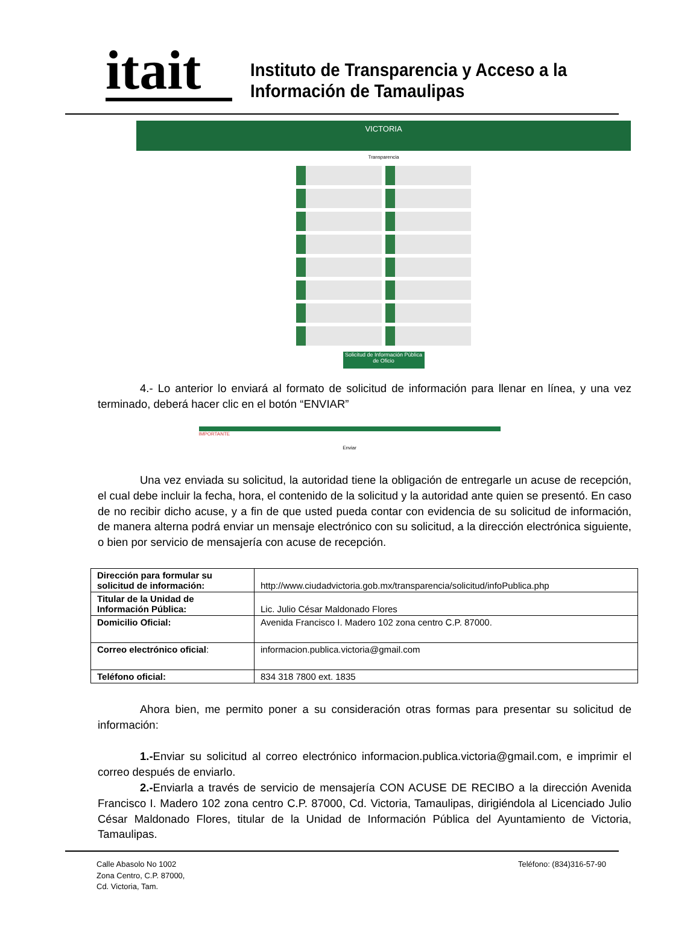itait
Instituto de Transparencia y Acceso a la
Información de Tamaulipas
VICTORIA
Transparencia
Solicitud de Información Pública de Oficio
4.- Lo anterior lo enviará al formato de solicitud de información para llenar en línea, y una vez terminado, deberá hacer clic en el botón “ENVIAR”
IMPORTANTE
Enviar
Una vez enviada su solicitud, la autoridad tiene la obligación de entregarle un acuse de recepción, el cual debe incluir la fecha, hora, el contenido de la solicitud y la autoridad ante quien se presentó. En caso de no recibir dicho acuse, y a fin de que usted pueda contar con evidencia de su solicitud de información, de manera alterna podrá enviar un mensaje electrónico con su solicitud, a la dirección electrónica siguiente, o bien por servicio de mensajería con acuse de recepción.
| Dirección para formular su solicitud de información: | http://www.ciudadvictoria.gob.mx/transparencia/solicitud/infoPublica.php |
| Titular de la Unidad de Información Pública: | Lic. Julio César Maldonado Flores |
| Domicilio Oficial: | Avenida Francisco I. Madero 102 zona centro C.P. 87000. |
| Correo electrónico oficial : | informacion.publica.victoria@gmail.com |
| Teléfono oficial: | 834 318 7800 ext. 1835 |
Ahora bien, me permito poner a su consideración otras formas para presentar su solicitud de información:
1.-Enviar su solicitud al correo electrónico informacion.publica.victoria@gmail.com, e imprimir el correo después de enviarlo.
2.-Enviarla a través de servicio de mensajería CON ACUSE DE RECIBO a la dirección Avenida Francisco I. Madero 102 zona centro C.P. 87000, Cd. Victoria, Tamaulipas, dirigiéndola al Licenciado Julio César Maldonado Flores, titular de la Unidad de Información Pública del Ayuntamiento de Victoria, Tamaulipas.
Calle Abasolo No 1002
Zona Centro, C.P. 87000,
Cd. Victoria, Tam.
Teléfono: (834)316-57-90